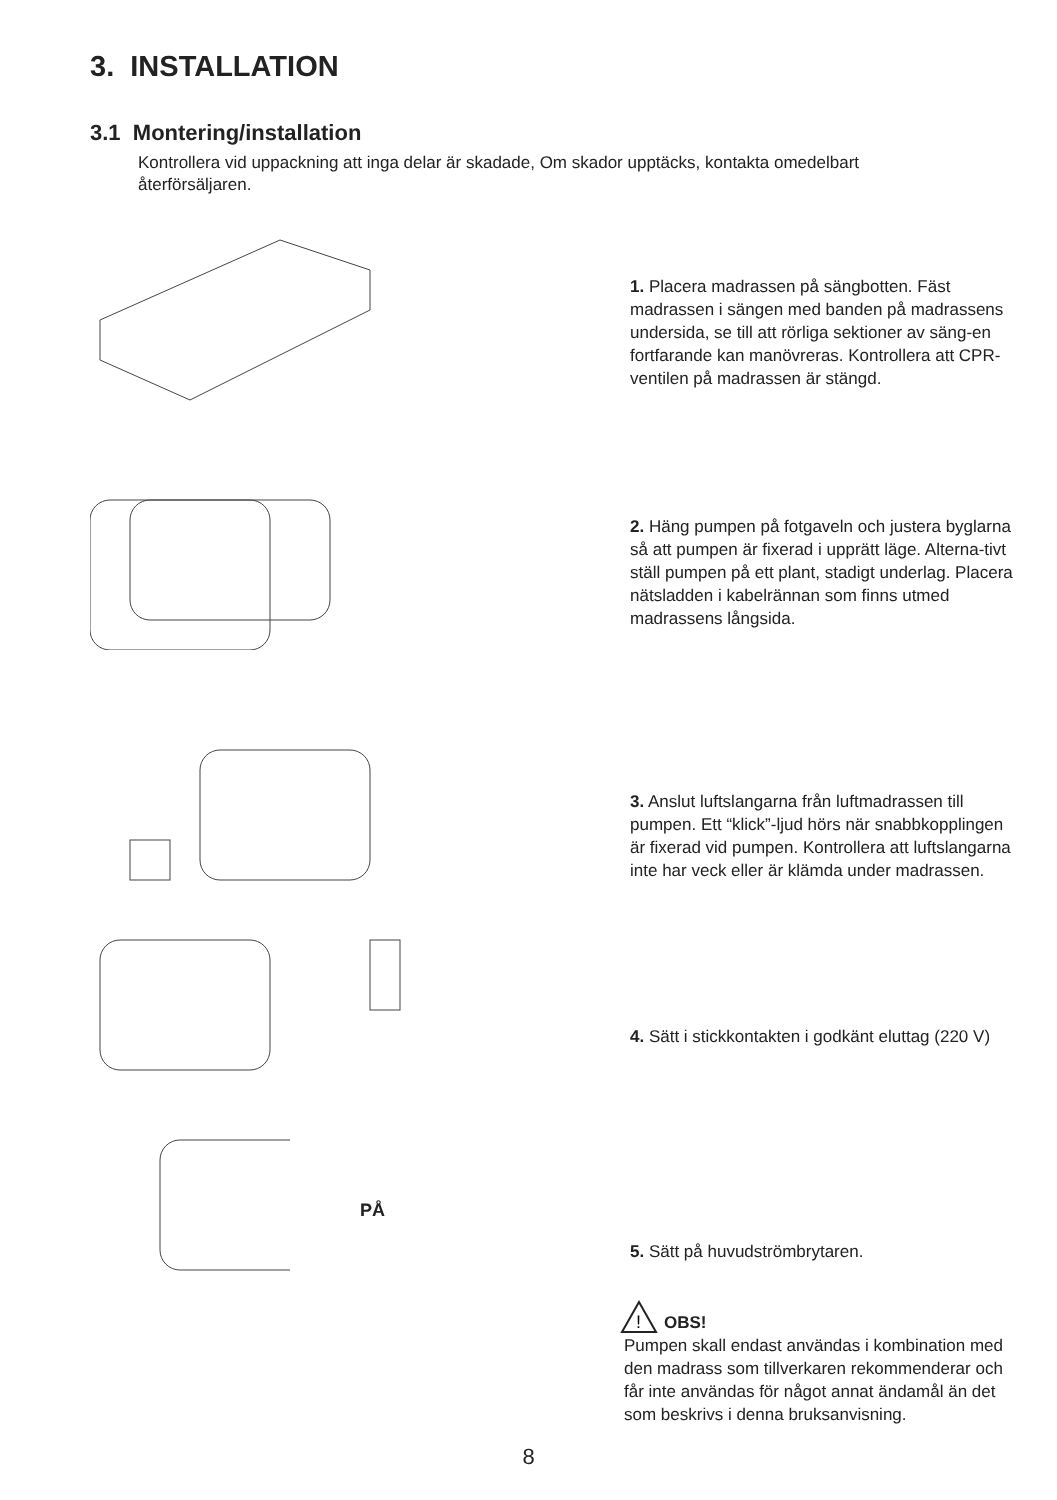3. INSTALLATION
3.1 Montering/installation
Kontrollera vid uppackning att inga delar är skadade, Om skador upptäcks, kontakta omedelbart återförsäljaren.
1. Placera madrassen på sängbotten. Fäst madrassen i sängen med banden på madrassens undersida, se till att rörliga sektioner av säng-en fortfarande kan manövreras. Kontrollera att CPR-ventilen på madrassen är stängd.
2. Häng pumpen på fotgaveln och justera byglarna så att pumpen är fixerad i upprätt läge. Alterna-tivt ställ pumpen på ett plant, stadigt underlag. Placera nätsladden i kabelrännan som finns utmed madrassens långsida.
3. Anslut luftslangarna från luftmadrassen till pumpen. Ett “klick”-ljud hörs när snabbkopplingen är fixerad vid pumpen. Kontrollera att luftslangarna inte har veck eller är klämda under madrassen.
4. Sätt i stickkontakten i godkänt eluttag (220 V)
PÅ
5. Sätt på huvudströmbrytaren.
!
OBS!
Pumpen skall endast användas i kombination med den madrass som tillverkaren rekommenderar och får inte användas för något annat ändamål än det som beskrivs i denna bruksanvisning.
8